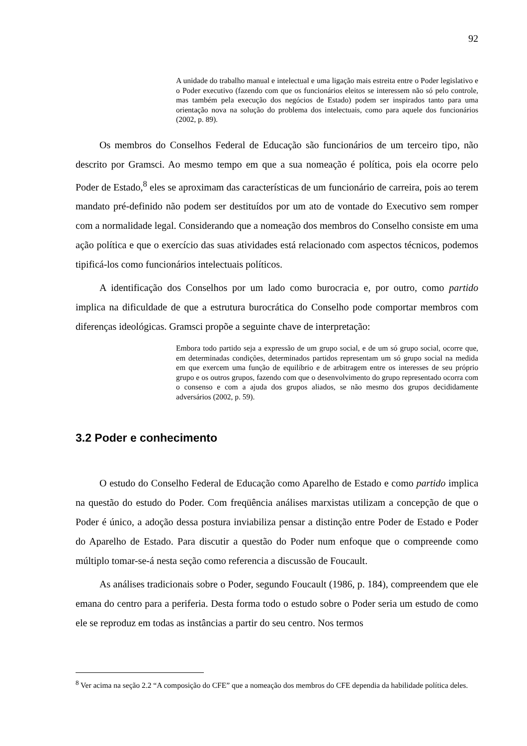92
A unidade do trabalho manual e intelectual e uma ligação mais estreita entre o Poder legislativo e o Poder executivo (fazendo com que os funcionários eleitos se interessem não só pelo controle, mas também pela execução dos negócios de Estado) podem ser inspirados tanto para uma orientação nova na solução do problema dos intelectuais, como para aquele dos funcionários (2002, p. 89).
Os membros do Conselhos Federal de Educação são funcionários de um terceiro tipo, não descrito por Gramsci. Ao mesmo tempo em que a sua nomeação é política, pois ela ocorre pelo Poder de Estado,<sup>8</sup> eles se aproximam das características de um funcionário de carreira, pois ao terem mandato pré-definido não podem ser destituídos por um ato de vontade do Executivo sem romper com a normalidade legal. Considerando que a nomeação dos membros do Conselho consiste em uma ação política e que o exercício das suas atividades está relacionado com aspectos técnicos, podemos tipificá-los como funcionários intelectuais políticos.
A identificação dos Conselhos por um lado como burocracia e, por outro, como partido implica na dificuldade de que a estrutura burocrática do Conselho pode comportar membros com diferenças ideológicas. Gramsci propõe a seguinte chave de interpretação:
Embora todo partido seja a expressão de um grupo social, e de um só grupo social, ocorre que, em determinadas condições, determinados partidos representam um só grupo social na medida em que exercem uma função de equilíbrio e de arbitragem entre os interesses de seu próprio grupo e os outros grupos, fazendo com que o desenvolvimento do grupo representado ocorra com o consenso e com a ajuda dos grupos aliados, se não mesmo dos grupos decididamente adversários (2002, p. 59).
3.2 Poder e conhecimento
O estudo do Conselho Federal de Educação como Aparelho de Estado e como partido implica na questão do estudo do Poder. Com freqüência análises marxistas utilizam a concepção de que o Poder é único, a adoção dessa postura inviabiliza pensar a distinção entre Poder de Estado e Poder do Aparelho de Estado. Para discutir a questão do Poder num enfoque que o compreende como múltiplo tomar-se-á nesta seção como referencia a discussão de Foucault.
As análises tradicionais sobre o Poder, segundo Foucault (1986, p. 184), compreendem que ele emana do centro para a periferia. Desta forma todo o estudo sobre o Poder seria um estudo de como ele se reproduz em todas as instâncias a partir do seu centro. Nos termos
<sup>8</sup> Ver acima na seção 2.2 “A composição do CFE” que a nomeação dos membros do CFE dependia da habilidade política deles.